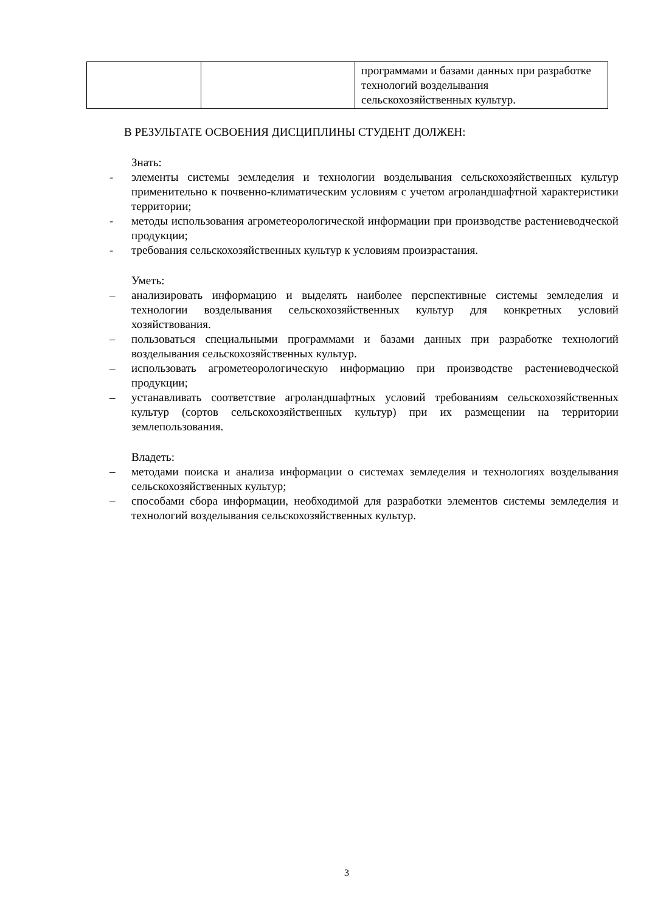| | | программами и базами данных при разработке технологий возделывания сельскохозяйственных культур. |
В РЕЗУЛЬТАТЕ ОСВОЕНИЯ ДИСЦИПЛИНЫ СТУДЕНТ ДОЛЖЕН:
Знать:
- элементы системы земледелия и технологии возделывания сельскохозяйственных культур применительно к почвенно-климатическим условиям с учетом агроландшафтной характеристики территории;
- методы использования агрометеорологической информации при производстве растениеводческой продукции;
- требования сельскохозяйственных культур к условиям произрастания.
Уметь:
– анализировать информацию и выделять наиболее перспективные системы земледелия и технологии возделывания сельскохозяйственных культур для конкретных условий хозяйствования.
– пользоваться специальными программами и базами данных при разработке технологий возделывания сельскохозяйственных культур.
– использовать агрометеорологическую информацию при производстве растениеводческой продукции;
– устанавливать соответствие агроландшафтных условий требованиям сельскохозяйственных культур (сортов сельскохозяйственных культур) при их размещении на территории землепользования.
Владеть:
– методами поиска и анализа информации о системах земледелия и технологиях возделывания сельскохозяйственных культур;
– способами сбора информации, необходимой для разработки элементов системы земледелия и технологий возделывания сельскохозяйственных культур.
3